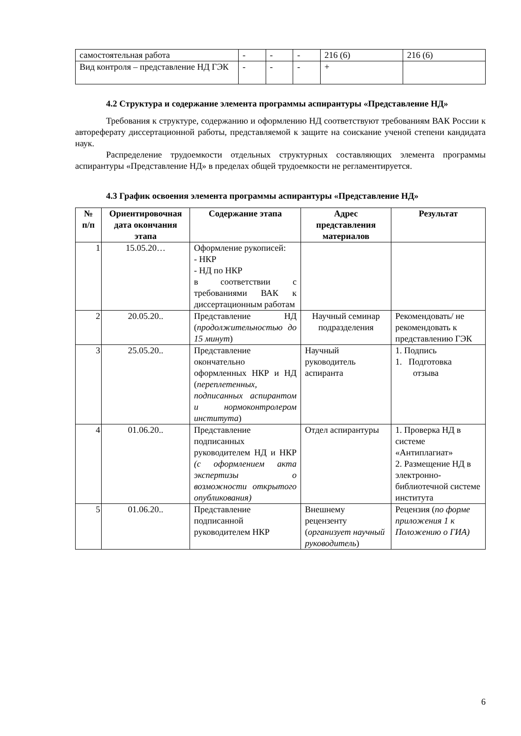| самостоятельная работа | - | - | - | 216 (6) | 216 (6) |
| Вид контроля – представление НД ГЭК | - | - | - | + | |
4.2 Структура и содержание элемента программы аспирантуры «Представление НД»
Требования к структуре, содержанию и оформлению НД соответствуют требованиям ВАК России к автореферату диссертационной работы, представляемой к защите на соискание ученой степени кандидата наук.
Распределение трудоемкости отдельных структурных составляющих элемента программы аспирантуры «Представление НД» в пределах общей трудоемкости не регламентируется.
4.3 График освоения элемента программы аспирантуры «Представление НД»
| № п/п | Ориентировочная дата окончания этапа | Содержание этапа | Адрес представления материалов | Результат |
| --- | --- | --- | --- | --- |
| 1 | 15.05.20… | Оформление рукописей: - НКР - НД по НКР в соответствии с требованиями ВАК к диссертационным работам | | |
| 2 | 20.05.20.. | Представление НД ( продолжительностью до 15 минут ) | Научный семинар подразделения | Рекомендовать/ не рекомендовать к представлению ГЭК |
| 3 | 25.05.20.. | Представление окончательно оформленных НКР и НД ( переплетенных, подписанных аспирантом и нормоконтролером института ) | Научный руководитель аспиранта | 1. Подпись 1. Подготовка отзыва |
| 4 | 01.06.20.. | Представление подписанных руководителем НД и НКР (с оформлением акта экспертизы о возможности открытого опубликования) | Отдел аспирантуры | 1. Проверка НД в системе «Антиплагиат» 2. Размещение НД в электронно-библиотечной системе института |
| 5 | 01.06.20.. | Представление подписанной руководителем НКР | Внешнему рецензенту ( организует научный руководитель ) | Рецензия ( по форме приложения 1 к Положению о ГИА) |
6